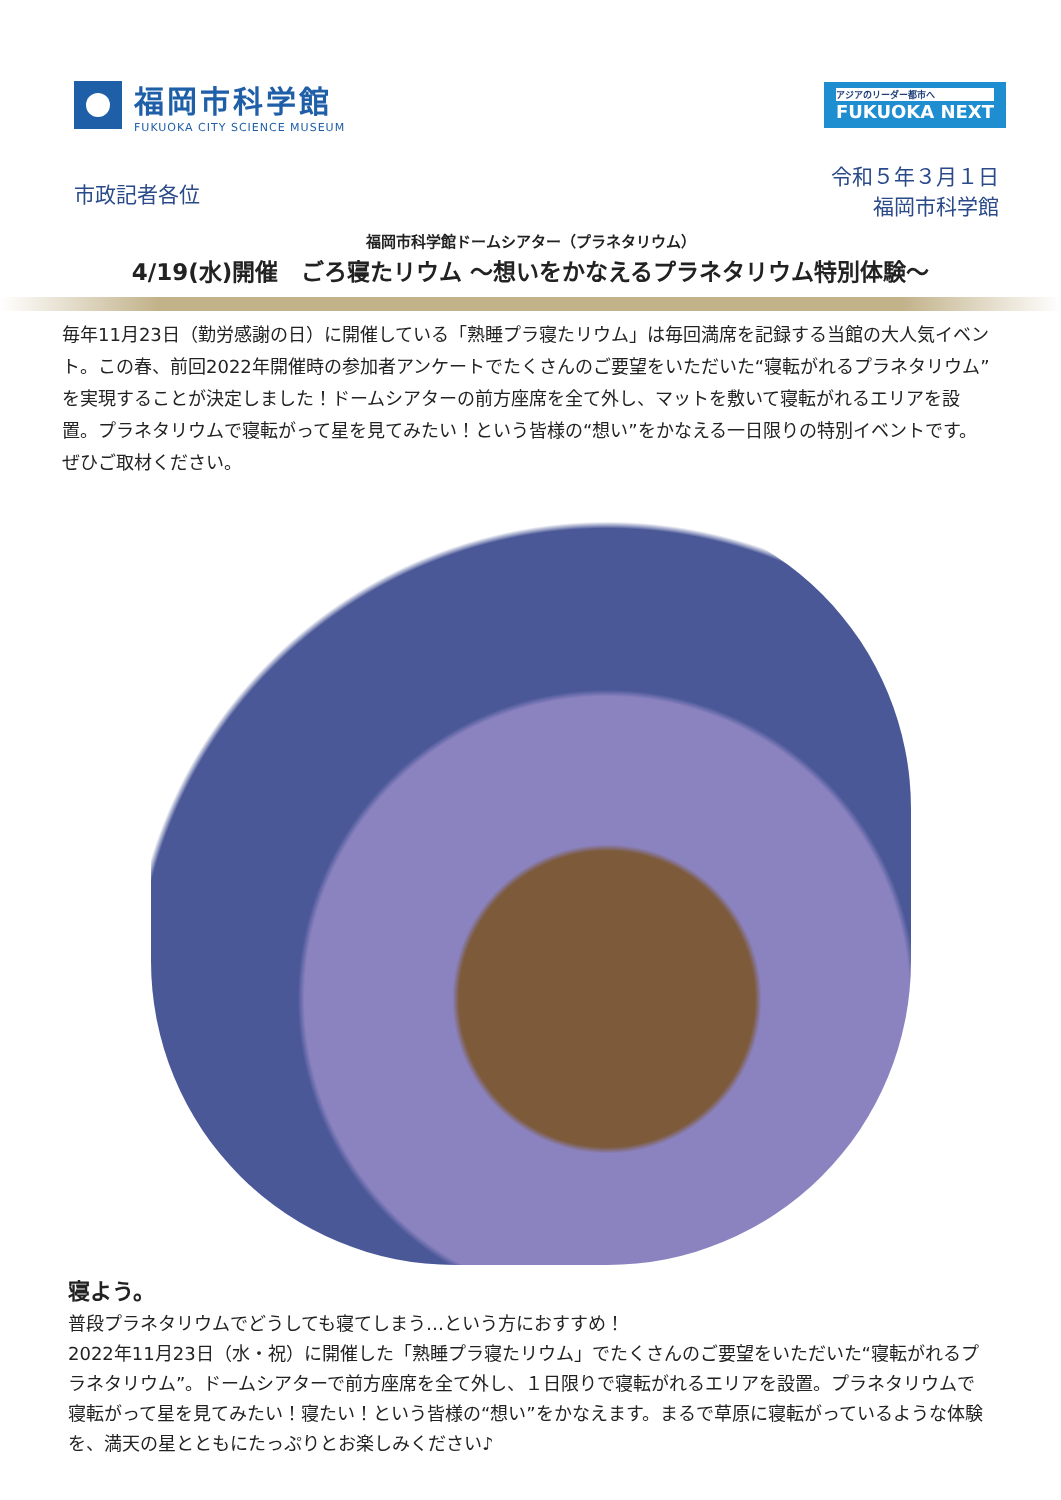福岡市科学館
FUKUOKA CITY SCIENCE MUSEUM
アジアのリーダー都市へ
FUKUOKA NEXT
市政記者各位
令和５年３月１日
福岡市科学館
福岡市科学館ドームシアター（プラネタリウム）
4/19(水)開催　ごろ寝たリウム ～想いをかなえるプラネタリウム特別体験～
毎年11月23日（勤労感謝の日）に開催している「熟睡プラ寝たリウム」は毎回満席を記録する当館の大人気イベント。この春、前回2022年開催時の参加者アンケートでたくさんのご要望をいただいた“寝転がれるプラネタリウム”を実現することが決定しました！ドームシアターの前方座席を全て外し、マットを敷いて寝転がれるエリアを設置。プラネタリウムで寝転がって星を見てみたい！という皆様の“想い”をかなえる一日限りの特別イベントです。ぜひご取材ください。
寝よう。
普段プラネタリウムでどうしても寝てしまう…という方におすすめ！
2022年11月23日（水・祝）に開催した「熟睡プラ寝たリウム」でたくさんのご要望をいただいた“寝転がれるプラネタリウム”。ドームシアターで前方座席を全て外し、１日限りで寝転がれるエリアを設置。プラネタリウムで寝転がって星を見てみたい！寝たい！という皆様の“想い”をかなえます。まるで草原に寝転がっているような体験を、満天の星とともにたっぷりとお楽しみください♪